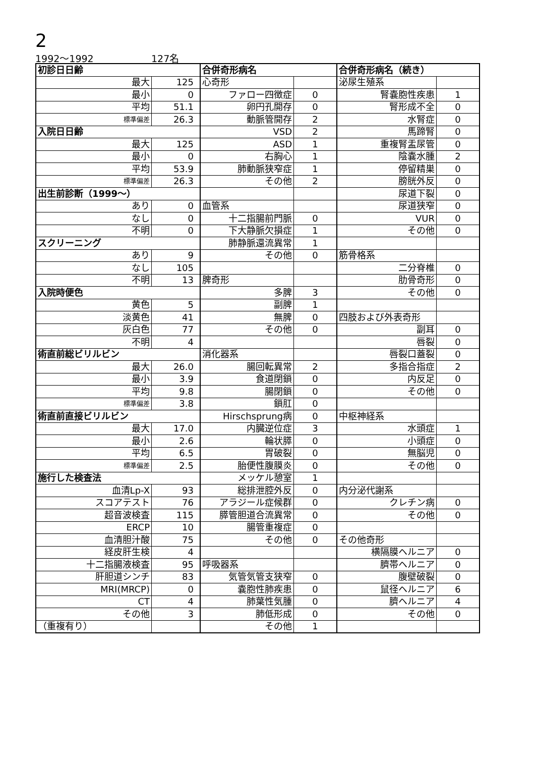2
1992～1992 127名
| 初診日日齢 | | 合併奇形病名 | | 合併奇形病名（続き） | |
| 最大 | 125 | 心奇形 | | 泌尿生殖系 | |
| 最小 | 0 | ファロー四徴症 | 0 | 腎嚢胞性疾患 | 1 |
| 平均 | 51.1 | 卵円孔開存 | 0 | 腎形成不全 | 0 |
| 標準偏差 | 26.3 | 動脈管開存 | 2 | 水腎症 | 0 |
| 入院日日齢 | | VSD | 2 | 馬蹄腎 | 0 |
| 最大 | 125 | ASD | 1 | 重複腎盂尿管 | 0 |
| 最小 | 0 | 右胸心 | 1 | 陰嚢水腫 | 2 |
| 平均 | 53.9 | 肺動脈狭窄症 | 1 | 停留精巣 | 0 |
| 標準偏差 | 26.3 | その他 | 2 | 膀胱外反 | 0 |
| 出生前診断（1999～） | | | | 尿道下裂 | 0 |
| あり | 0 | 血管系 | | 尿道狭窄 | 0 |
| なし | 0 | 十二指腸前門脈 | 0 | VUR | 0 |
| 不明 | 0 | 下大静脈欠損症 | 1 | その他 | 0 |
| スクリーニング | | 肺静脈還流異常 | 1 | | |
| あり | 9 | その他 | 0 | 筋骨格系 | |
| なし | 105 | | | 二分脊椎 | 0 |
| 不明 | 13 | 脾奇形 | | 肋骨奇形 | 0 |
| 入院時便色 | | 多脾 | 3 | その他 | 0 |
| 黄色 | 5 | 副脾 | 1 | | |
| 淡黄色 | 41 | 無脾 | 0 | 四肢および外表奇形 | |
| 灰白色 | 77 | その他 | 0 | 副耳 | 0 |
| 不明 | 4 | | | 唇裂 | 0 |
| 術直前総ビリルビン | | 消化器系 | | 唇裂口蓋裂 | 0 |
| 最大 | 26.0 | 腸回転異常 | 2 | 多指合指症 | 2 |
| 最小 | 3.9 | 食道閉鎖 | 0 | 内反足 | 0 |
| 平均 | 9.8 | 腸閉鎖 | 0 | その他 | 0 |
| 標準偏差 | 3.8 | 鎖肛 | 0 | | |
| 術直前直接ビリルビン | | Hirschsprung病 | 0 | 中枢神経系 | |
| 最大 | 17.0 | 内臓逆位症 | 3 | 水頭症 | 1 |
| 最小 | 2.6 | 輪状膵 | 0 | 小頭症 | 0 |
| 平均 | 6.5 | 胃破裂 | 0 | 無脳児 | 0 |
| 標準偏差 | 2.5 | 胎便性腹膜炎 | 0 | その他 | 0 |
| 施行した検査法 | | メッケル憩室 | 1 | | |
| 血清Lp-X | 93 | 総排泄腔外反 | 0 | 内分泌代謝系 | |
| スコアテスト | 76 | アラジール症候群 | 0 | クレチン病 | 0 |
| 超音波検査 | 115 | 膵管胆道合流異常 | 0 | その他 | 0 |
| ERCP | 10 | 腸管重複症 | 0 | | |
| 血清胆汁酸 | 75 | その他 | 0 | その他奇形 | |
| 経皮肝生検 | 4 | | | 横隔膜ヘルニア | 0 |
| 十二指腸液検査 | 95 | 呼吸器系 | | 臍帯ヘルニア | 0 |
| 肝胆道シンチ | 83 | 気管気管支狭窄 | 0 | 腹壁破裂 | 0 |
| MRI(MRCP) | 0 | 嚢胞性肺疾患 | 0 | 鼠径ヘルニア | 6 |
| CT | 4 | 肺葉性気腫 | 0 | 臍ヘルニア | 4 |
| その他 | 3 | 肺低形成 | 0 | その他 | 0 |
| （重複有り） | | その他 | 1 | | |